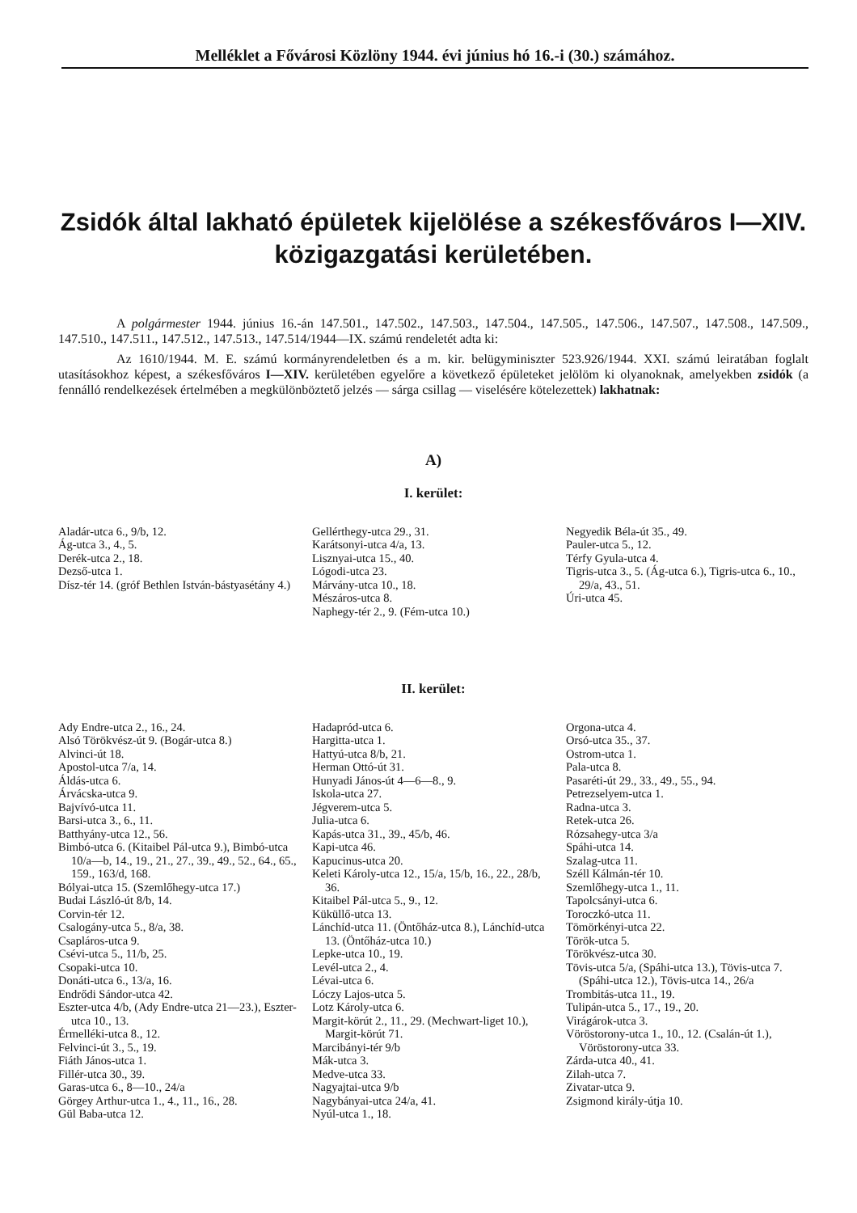Melléklet a Fővárosi Közlöny 1944. évi június hó 16.-i (30.) számához.
Zsidók által lakható épületek kijelölése a székesfőváros I—XIV. közigazgatási kerületében.
A polgármester 1944. június 16.-án 147.501., 147.502., 147.503., 147.504., 147.505., 147.506., 147.507., 147.508., 147.509., 147.510., 147.511., 147.512., 147.513., 147.514/1944—IX. számú rendeletét adta ki:
Az 1610/1944. M. E. számú kormányrendeletben és a m. kir. belügyminiszter 523.926/1944. XXI. számú leiratában foglalt utasításokhoz képest, a székesfőváros I—XIV. kerületében egyelőre a következő épületeket jelölöm ki olyanoknak, amelyekben zsidók (a fennálló rendelkezések értelmében a megkülönböztető jelzés — sárga csillag — viselésére kötelezettek) lakhatnak:
A)
I. kerület:
Aladár-utca 6., 9/b, 12.
Ág-utca 3., 4., 5.
Derék-utca 2., 18.
Dezső-utca 1.
Dísz-tér 14. (gróf Bethlen István-bástyasétány 4.)
Gellérthegy-utca 29., 31.
Karátsonyi-utca 4/a, 13.
Lisznyai-utca 15., 40.
Lógodi-utca 23.
Márvány-utca 10., 18.
Mészáros-utca 8.
Naphegy-tér 2., 9. (Fém-utca 10.)
Negyedik Béla-út 35., 49.
Pauler-utca 5., 12.
Térfy Gyula-utca 4.
Tigris-utca 3., 5. (Ág-utca 6.), Tigris-utca 6., 10., 29/a, 43., 51.
Úri-utca 45.
II. kerület:
Ady Endre-utca 2., 16., 24.
Alsó Törökvész-út 9. (Bogár-utca 8.)
Alvinci-út 18.
Apostol-utca 7/a, 14.
Áldás-utca 6.
Árvácska-utca 9.
Bajvívó-utca 11.
Barsi-utca 3., 6., 11.
Batthyány-utca 12., 56.
Bimbó-utca 6. (Kitaibel Pál-utca 9.), Bimbó-utca 10/a—b, 14., 19., 21., 27., 39., 49., 52., 64., 65., 159., 163/d, 168.
Bólyai-utca 15. (Szemlőhegy-utca 17.)
Budai László-út 8/b, 14.
Corvin-tér 12.
Csalogány-utca 5., 8/a, 38.
Csapláros-utca 9.
Csévi-utca 5., 11/b, 25.
Csopaki-utca 10.
Donáti-utca 6., 13/a, 16.
Endrődi Sándor-utca 42.
Eszter-utca 4/b, (Ady Endre-utca 21—23.), Eszter-utca 10., 13.
Érmelléki-utca 8., 12.
Felvinci-út 3., 5., 19.
Fiáth János-utca 1.
Fillér-utca 30., 39.
Garas-utca 6., 8—10., 24/a
Görgey Arthur-utca 1., 4., 11., 16., 28.
Gül Baba-utca 12.
Hadapród-utca 6.
Hargitta-utca 1.
Hattyú-utca 8/b, 21.
Herman Ottó-út 31.
Hunyadi János-út 4—6—8., 9.
Iskola-utca 27.
Jégverem-utca 5.
Julia-utca 6.
Kapás-utca 31., 39., 45/b, 46.
Kapi-utca 46.
Kapucinus-utca 20.
Keleti Károly-utca 12., 15/a, 15/b, 16., 22., 28/b, 36.
Kitaibel Pál-utca 5., 9., 12.
Küküllő-utca 13.
Lánchíd-utca 11. (Öntőház-utca 8.), Lánchíd-utca 13. (Öntőház-utca 10.)
Lepke-utca 10., 19.
Levél-utca 2., 4.
Lévai-utca 6.
Lóczy Lajos-utca 5.
Lotz Károly-utca 6.
Margit-körút 2., 11., 29. (Mechwart-liget 10.), Margit-körút 71.
Marcibányi-tér 9/b
Mák-utca 3.
Medve-utca 33.
Nagyajtai-utca 9/b
Nagybányai-utca 24/a, 41.
Nyúl-utca 1., 18.
Orgona-utca 4.
Orsó-utca 35., 37.
Ostrom-utca 1.
Pala-utca 8.
Pasaréti-út 29., 33., 49., 55., 94.
Petrezselyem-utca 1.
Radna-utca 3.
Retek-utca 26.
Rózsahegy-utca 3/a
Spáhi-utca 14.
Szalag-utca 11.
Széll Kálmán-tér 10.
Szemlőhegy-utca 1., 11.
Tapolcsányi-utca 6.
Toroczkó-utca 11.
Tömörkényi-utca 22.
Török-utca 5.
Törökvész-utca 30.
Tövis-utca 5/a, (Spáhi-utca 13.), Tövis-utca 7. (Spáhi-utca 12.), Tövis-utca 14., 26/a
Trombitás-utca 11., 19.
Tulipán-utca 5., 17., 19., 20.
Virágárok-utca 3.
Vöröstorony-utca 1., 10., 12. (Csalán-út 1.), Vöröstorony-utca 33.
Zárda-utca 40., 41.
Zilah-utca 7.
Zivatar-utca 9.
Zsigmond király-útja 10.